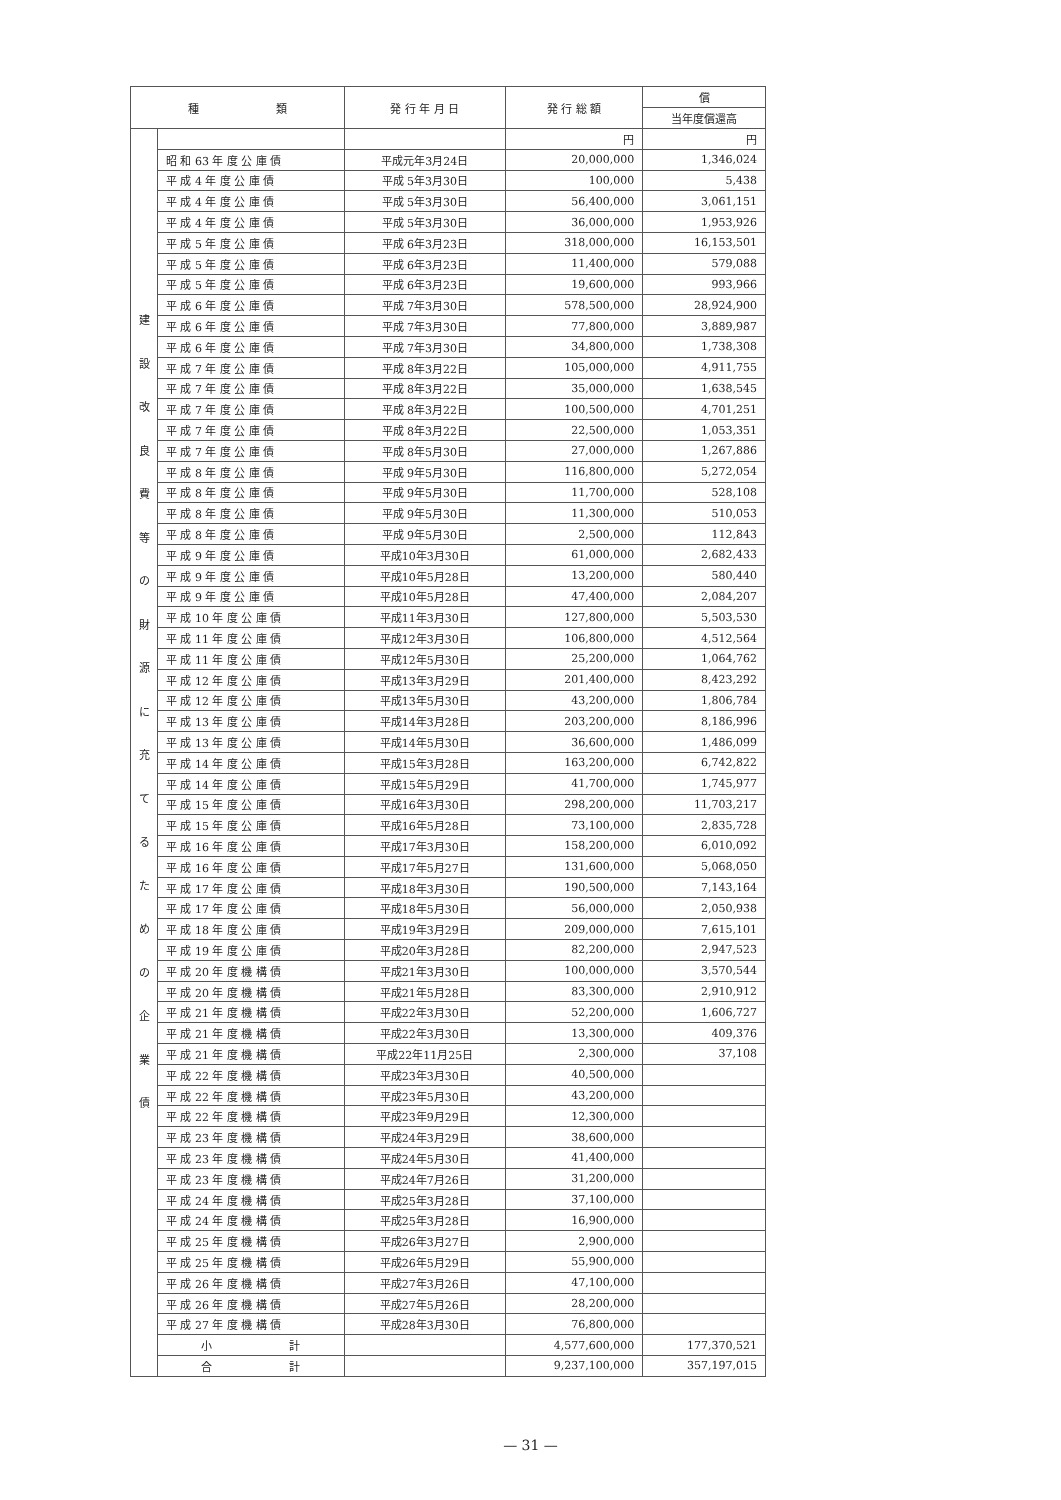| 種 類 | | 発 行 年 月 日 | 発 行 総 額 | 償 |
| --- | --- | --- | --- | --- |
| | | | | 当年度償還高 |
| 建 設 改 良 費 等 の 財 源 に 充 て る た め の 企 業 債 | | | 円 | 円 |
| | 昭 和 63 年 度 公 庫 債 | 平成元年3月24日 | 20,000,000 | 1,346,024 |
| | 平 成 4 年 度 公 庫 債 | 平成 5年3月30日 | 100,000 | 5,438 |
| | 平 成 4 年 度 公 庫 債 | 平成 5年3月30日 | 56,400,000 | 3,061,151 |
| | 平 成 4 年 度 公 庫 債 | 平成 5年3月30日 | 36,000,000 | 1,953,926 |
| | 平 成 5 年 度 公 庫 債 | 平成 6年3月23日 | 318,000,000 | 16,153,501 |
| | 平 成 5 年 度 公 庫 債 | 平成 6年3月23日 | 11,400,000 | 579,088 |
| | 平 成 5 年 度 公 庫 債 | 平成 6年3月23日 | 19,600,000 | 993,966 |
| | 平 成 6 年 度 公 庫 債 | 平成 7年3月30日 | 578,500,000 | 28,924,900 |
| | 平 成 6 年 度 公 庫 債 | 平成 7年3月30日 | 77,800,000 | 3,889,987 |
| | 平 成 6 年 度 公 庫 債 | 平成 7年3月30日 | 34,800,000 | 1,738,308 |
| | 平 成 7 年 度 公 庫 債 | 平成 8年3月22日 | 105,000,000 | 4,911,755 |
| | 平 成 7 年 度 公 庫 債 | 平成 8年3月22日 | 35,000,000 | 1,638,545 |
| | 平 成 7 年 度 公 庫 債 | 平成 8年3月22日 | 100,500,000 | 4,701,251 |
| | 平 成 7 年 度 公 庫 債 | 平成 8年3月22日 | 22,500,000 | 1,053,351 |
| | 平 成 7 年 度 公 庫 債 | 平成 8年5月30日 | 27,000,000 | 1,267,886 |
| | 平 成 8 年 度 公 庫 債 | 平成 9年5月30日 | 116,800,000 | 5,272,054 |
| | 平 成 8 年 度 公 庫 債 | 平成 9年5月30日 | 11,700,000 | 528,108 |
| | 平 成 8 年 度 公 庫 債 | 平成 9年5月30日 | 11,300,000 | 510,053 |
| | 平 成 8 年 度 公 庫 債 | 平成 9年5月30日 | 2,500,000 | 112,843 |
| | 平 成 9 年 度 公 庫 債 | 平成10年3月30日 | 61,000,000 | 2,682,433 |
| | 平 成 9 年 度 公 庫 債 | 平成10年5月28日 | 13,200,000 | 580,440 |
| | 平 成 9 年 度 公 庫 債 | 平成10年5月28日 | 47,400,000 | 2,084,207 |
| | 平 成 10 年 度 公 庫 債 | 平成11年3月30日 | 127,800,000 | 5,503,530 |
| | 平 成 11 年 度 公 庫 債 | 平成12年3月30日 | 106,800,000 | 4,512,564 |
| | 平 成 11 年 度 公 庫 債 | 平成12年5月30日 | 25,200,000 | 1,064,762 |
| | 平 成 12 年 度 公 庫 債 | 平成13年3月29日 | 201,400,000 | 8,423,292 |
| | 平 成 12 年 度 公 庫 債 | 平成13年5月30日 | 43,200,000 | 1,806,784 |
| | 平 成 13 年 度 公 庫 債 | 平成14年3月28日 | 203,200,000 | 8,186,996 |
| | 平 成 13 年 度 公 庫 債 | 平成14年5月30日 | 36,600,000 | 1,486,099 |
| | 平 成 14 年 度 公 庫 債 | 平成15年3月28日 | 163,200,000 | 6,742,822 |
| | 平 成 14 年 度 公 庫 債 | 平成15年5月29日 | 41,700,000 | 1,745,977 |
| | 平 成 15 年 度 公 庫 債 | 平成16年3月30日 | 298,200,000 | 11,703,217 |
| | 平 成 15 年 度 公 庫 債 | 平成16年5月28日 | 73,100,000 | 2,835,728 |
| | 平 成 16 年 度 公 庫 債 | 平成17年3月30日 | 158,200,000 | 6,010,092 |
| | 平 成 16 年 度 公 庫 債 | 平成17年5月27日 | 131,600,000 | 5,068,050 |
| | 平 成 17 年 度 公 庫 債 | 平成18年3月30日 | 190,500,000 | 7,143,164 |
| | 平 成 17 年 度 公 庫 債 | 平成18年5月30日 | 56,000,000 | 2,050,938 |
| | 平 成 18 年 度 公 庫 債 | 平成19年3月29日 | 209,000,000 | 7,615,101 |
| | 平 成 19 年 度 公 庫 債 | 平成20年3月28日 | 82,200,000 | 2,947,523 |
| | 平 成 20 年 度 機 構 債 | 平成21年3月30日 | 100,000,000 | 3,570,544 |
| | 平 成 20 年 度 機 構 債 | 平成21年5月28日 | 83,300,000 | 2,910,912 |
| | 平 成 21 年 度 機 構 債 | 平成22年3月30日 | 52,200,000 | 1,606,727 |
| | 平 成 21 年 度 機 構 債 | 平成22年3月30日 | 13,300,000 | 409,376 |
| | 平 成 21 年 度 機 構 債 | 平成22年11月25日 | 2,300,000 | 37,108 |
| | 平 成 22 年 度 機 構 債 | 平成23年3月30日 | 40,500,000 | |
| | 平 成 22 年 度 機 構 債 | 平成23年5月30日 | 43,200,000 | |
| | 平 成 22 年 度 機 構 債 | 平成23年9月29日 | 12,300,000 | |
| | 平 成 23 年 度 機 構 債 | 平成24年3月29日 | 38,600,000 | |
| | 平 成 23 年 度 機 構 債 | 平成24年5月30日 | 41,400,000 | |
| | 平 成 23 年 度 機 構 債 | 平成24年7月26日 | 31,200,000 | |
| | 平 成 24 年 度 機 構 債 | 平成25年3月28日 | 37,100,000 | |
| | 平 成 24 年 度 機 構 債 | 平成25年3月28日 | 16,900,000 | |
| | 平 成 25 年 度 機 構 債 | 平成26年3月27日 | 2,900,000 | |
| | 平 成 25 年 度 機 構 債 | 平成26年5月29日 | 55,900,000 | |
| | 平 成 26 年 度 機 構 債 | 平成27年3月26日 | 47,100,000 | |
| | 平 成 26 年 度 機 構 債 | 平成27年5月26日 | 28,200,000 | |
| | 平 成 27 年 度 機 構 債 | 平成28年3月30日 | 76,800,000 | |
| | 小 計 | | 4,577,600,000 | 177,370,521 |
| | 合 計 | | 9,237,100,000 | 357,197,015 |
— 31 —